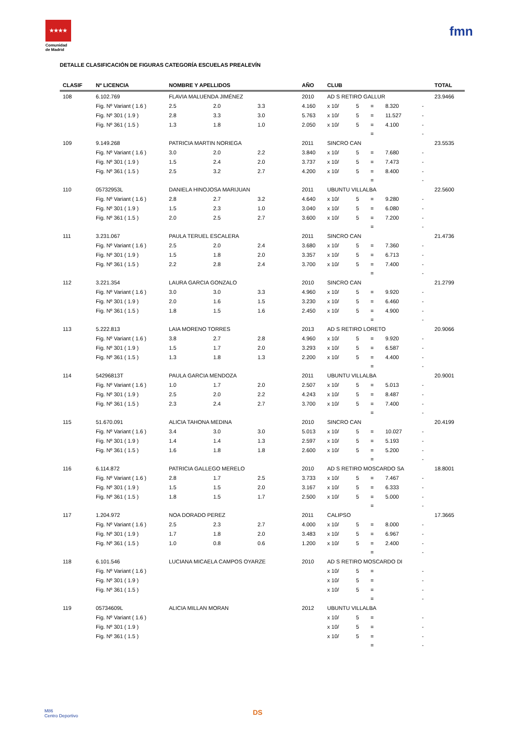★★★★
Comunidad
de Madrid
fmn
DETALLE CLASIFICACIÓN DE FIGURAS CATEGORÍA ESCUELAS PREALEVÍN
| CLASIF | Nº LICENCIA | NOMBRE Y APELLIDOS | | | AÑO | CLUB | | | | | TOTAL |
| --- | --- | --- | --- | --- | --- | --- | --- | --- | --- | --- | --- |
| 108 | 6.102.769 | FLAVIA MALUENDA JIMÉNEZ | | | 2010 | AD S RETIRO GALLUR | | | | | 23.9466 |
| | Fig. Nº Variant ( 1.6 ) | 2.5 | 2.0 | 3.3 | 4.160 | x 10/ | 5 | = | 8.320 | - | |
| | Fig. Nº 301 ( 1.9 ) | 2.8 | 3.3 | 3.0 | 5.763 | x 10/ | 5 | = | 11.527 | - | |
| | Fig. Nº 361 ( 1.5 ) | 1.3 | 1.8 | 1.0 | 2.050 | x 10/ | 5 | = | 4.100 | - | |
| | | | | | | | | = | | - | |
| 109 | 9.149.268 | PATRICIA MARTIN NORIEGA | | | 2011 | SINCRO CAN | | | | | 23.5535 |
| | Fig. Nº Variant ( 1.6 ) | 3.0 | 2.0 | 2.2 | 3.840 | x 10/ | 5 | = | 7.680 | - | |
| | Fig. Nº 301 ( 1.9 ) | 1.5 | 2.4 | 2.0 | 3.737 | x 10/ | 5 | = | 7.473 | - | |
| | Fig. Nº 361 ( 1.5 ) | 2.5 | 3.2 | 2.7 | 4.200 | x 10/ | 5 | = | 8.400 | - | |
| | | | | | | | | = | | - | |
| 110 | 05732953L | DANIELA HINOJOSA MARIJUAN | | | 2011 | UBUNTU VILLALBA | | | | | 22.5600 |
| | Fig. Nº Variant ( 1.6 ) | 2.8 | 2.7 | 3.2 | 4.640 | x 10/ | 5 | = | 9.280 | - | |
| | Fig. Nº 301 ( 1.9 ) | 1.5 | 2.3 | 1.0 | 3.040 | x 10/ | 5 | = | 6.080 | - | |
| | Fig. Nº 361 ( 1.5 ) | 2.0 | 2.5 | 2.7 | 3.600 | x 10/ | 5 | = | 7.200 | - | |
| | | | | | | | | = | | - | |
| 111 | 3.231.067 | PAULA TERUEL ESCALERA | | | 2011 | SINCRO CAN | | | | | 21.4736 |
| | Fig. Nº Variant ( 1.6 ) | 2.5 | 2.0 | 2.4 | 3.680 | x 10/ | 5 | = | 7.360 | - | |
| | Fig. Nº 301 ( 1.9 ) | 1.5 | 1.8 | 2.0 | 3.357 | x 10/ | 5 | = | 6.713 | - | |
| | Fig. Nº 361 ( 1.5 ) | 2.2 | 2.8 | 2.4 | 3.700 | x 10/ | 5 | = | 7.400 | - | |
| | | | | | | | | = | | - | |
| 112 | 3.221.354 | LAURA GARCIA GONZALO | | | 2010 | SINCRO CAN | | | | | 21.2799 |
| | Fig. Nº Variant ( 1.6 ) | 3.0 | 3.0 | 3.3 | 4.960 | x 10/ | 5 | = | 9.920 | - | |
| | Fig. Nº 301 ( 1.9 ) | 2.0 | 1.6 | 1.5 | 3.230 | x 10/ | 5 | = | 6.460 | - | |
| | Fig. Nº 361 ( 1.5 ) | 1.8 | 1.5 | 1.6 | 2.450 | x 10/ | 5 | = | 4.900 | - | |
| | | | | | | | | = | | - | |
| 113 | 5.222.813 | LAIA MORENO TORRES | | | 2013 | AD S RETIRO LORETO | | | | | 20.9066 |
| | Fig. Nº Variant ( 1.6 ) | 3.8 | 2.7 | 2.8 | 4.960 | x 10/ | 5 | = | 9.920 | - | |
| | Fig. Nº 301 ( 1.9 ) | 1.5 | 1.7 | 2.0 | 3.293 | x 10/ | 5 | = | 6.587 | - | |
| | Fig. Nº 361 ( 1.5 ) | 1.3 | 1.8 | 1.3 | 2.200 | x 10/ | 5 | = | 4.400 | - | |
| | | | | | | | | = | | - | |
| 114 | 54296813T | PAULA GARCIA MENDOZA | | | 2011 | UBUNTU VILLALBA | | | | | 20.9001 |
| | Fig. Nº Variant ( 1.6 ) | 1.0 | 1.7 | 2.0 | 2.507 | x 10/ | 5 | = | 5.013 | - | |
| | Fig. Nº 301 ( 1.9 ) | 2.5 | 2.0 | 2.2 | 4.243 | x 10/ | 5 | = | 8.487 | - | |
| | Fig. Nº 361 ( 1.5 ) | 2.3 | 2.4 | 2.7 | 3.700 | x 10/ | 5 | = | 7.400 | - | |
| | | | | | | | | = | | - | |
| 115 | 51.670.091 | ALICIA TAHONA MEDINA | | | 2010 | SINCRO CAN | | | | | 20.4199 |
| | Fig. Nº Variant ( 1.6 ) | 3.4 | 3.0 | 3.0 | 5.013 | x 10/ | 5 | = | 10.027 | - | |
| | Fig. Nº 301 ( 1.9 ) | 1.4 | 1.4 | 1.3 | 2.597 | x 10/ | 5 | = | 5.193 | - | |
| | Fig. Nº 361 ( 1.5 ) | 1.6 | 1.8 | 1.8 | 2.600 | x 10/ | 5 | = | 5.200 | - | |
| | | | | | | | | = | | - | |
| 116 | 6.114.872 | PATRICIA GALLEGO MERELO | | | 2010 | AD S RETIRO MOSCARDO SA | | | | | 18.8001 |
| | Fig. Nº Variant ( 1.6 ) | 2.8 | 1.7 | 2.5 | 3.733 | x 10/ | 5 | = | 7.467 | - | |
| | Fig. Nº 301 ( 1.9 ) | 1.5 | 1.5 | 2.0 | 3.167 | x 10/ | 5 | = | 6.333 | - | |
| | Fig. Nº 361 ( 1.5 ) | 1.8 | 1.5 | 1.7 | 2.500 | x 10/ | 5 | = | 5.000 | - | |
| | | | | | | | | = | | - | |
| 117 | 1.204.972 | NOA DORADO PEREZ | | | 2011 | CALIPSO | | | | | 17.3665 |
| | Fig. Nº Variant ( 1.6 ) | 2.5 | 2.3 | 2.7 | 4.000 | x 10/ | 5 | = | 8.000 | - | |
| | Fig. Nº 301 ( 1.9 ) | 1.7 | 1.8 | 2.0 | 3.483 | x 10/ | 5 | = | 6.967 | - | |
| | Fig. Nº 361 ( 1.5 ) | 1.0 | 0.8 | 0.6 | 1.200 | x 10/ | 5 | = | 2.400 | - | |
| | | | | | | | | = | | - | |
| 118 | 6.101.546 | LUCIANA MICAELA CAMPOS OYARZE | | | 2010 | AD S RETIRO MOSCARDO DI | | | | | |
| | Fig. Nº Variant ( 1.6 ) | | | | | x 10/ | 5 | = | | - | |
| | Fig. Nº 301 ( 1.9 ) | | | | | x 10/ | 5 | = | | - | |
| | Fig. Nº 361 ( 1.5 ) | | | | | x 10/ | 5 | = | | - | |
| | | | | | | | | = | | - | |
| 119 | 05734609L | ALICIA MILLAN MORAN | | | 2012 | UBUNTU VILLALBA | | | | | |
| | Fig. Nº Variant ( 1.6 ) | | | | | x 10/ | 5 | = | | - | |
| | Fig. Nº 301 ( 1.9 ) | | | | | x 10/ | 5 | = | | - | |
| | Fig. Nº 361 ( 1.5 ) | | | | | x 10/ | 5 | = | | - | |
| | | | | | | | | = | | - | |
M86
Centro Deportivo
DS